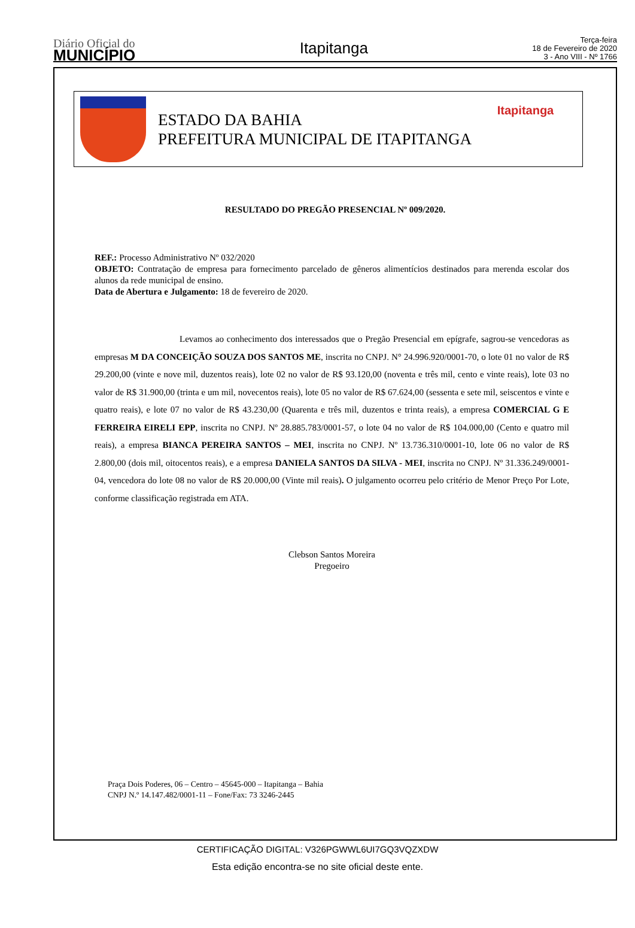Diário Oficial do
MUNICÍPIO
Itapitanga
Terça-feira
18 de Fevereiro de 2020
3 - Ano VIII - Nº 1766
ESTADO DA BAHIA
PREFEITURA MUNICIPAL DE ITAPITANGA
Itapitanga
RESULTADO DO PREGÃO PRESENCIAL Nº 009/2020.
REF.: Processo Administrativo Nº 032/2020
OBJETO: Contratação de empresa para fornecimento parcelado de gêneros alimentícios destinados para merenda escolar dos alunos da rede municipal de ensino.
Data de Abertura e Julgamento: 18 de fevereiro de 2020.
Levamos ao conhecimento dos interessados que o Pregão Presencial em epígrafe, sagrou-se vencedoras as empresas M DA CONCEIÇÃO SOUZA DOS SANTOS ME, inscrita no CNPJ. N° 24.996.920/0001-70, o lote 01 no valor de R$ 29.200,00 (vinte e nove mil, duzentos reais), lote 02 no valor de R$ 93.120,00 (noventa e três mil, cento e vinte reais), lote 03 no valor de R$ 31.900,00 (trinta e um mil, novecentos reais), lote 05 no valor de R$ 67.624,00 (sessenta e sete mil, seiscentos e vinte e quatro reais), e lote 07 no valor de R$ 43.230,00 (Quarenta e três mil, duzentos e trinta reais), a empresa COMERCIAL G E FERREIRA EIRELI EPP, inscrita no CNPJ. Nº 28.885.783/0001-57, o lote 04 no valor de R$ 104.000,00 (Cento e quatro mil reais), a empresa BIANCA PEREIRA SANTOS – MEI, inscrita no CNPJ. Nº 13.736.310/0001-10, lote 06 no valor de R$ 2.800,00 (dois mil, oitocentos reais), e a empresa DANIELA SANTOS DA SILVA - MEI, inscrita no CNPJ. Nº 31.336.249/0001-04, vencedora do lote 08 no valor de R$ 20.000,00 (Vinte mil reais). O julgamento ocorreu pelo critério de Menor Preço Por Lote, conforme classificação registrada em ATA.
Clebson Santos Moreira
Pregoeiro
Praça Dois Poderes, 06 – Centro – 45645-000 – Itapitanga – Bahia
CNPJ N.º 14.147.482/0001-11 – Fone/Fax: 73 3246-2445
CERTIFICAÇÃO DIGITAL: V326PGWWL6UI7GQ3VQZXDW
Esta edição encontra-se no site oficial deste ente.